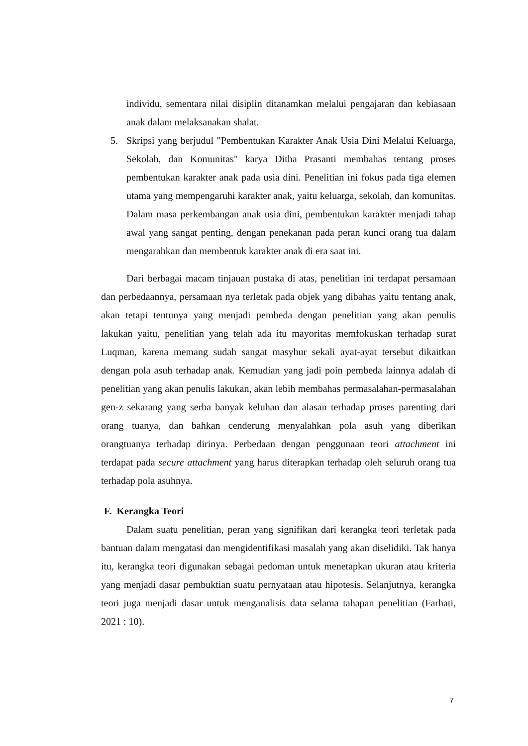individu, sementara nilai disiplin ditanamkan melalui pengajaran dan kebiasaan anak dalam melaksanakan shalat.
5. Skripsi yang berjudul "Pembentukan Karakter Anak Usia Dini Melalui Keluarga, Sekolah, dan Komunitas" karya Ditha Prasanti membahas tentang proses pembentukan karakter anak pada usia dini. Penelitian ini fokus pada tiga elemen utama yang mempengaruhi karakter anak, yaitu keluarga, sekolah, dan komunitas. Dalam masa perkembangan anak usia dini, pembentukan karakter menjadi tahap awal yang sangat penting, dengan penekanan pada peran kunci orang tua dalam mengarahkan dan membentuk karakter anak di era saat ini.
Dari berbagai macam tinjauan pustaka di atas, penelitian ini terdapat persamaan dan perbedaannya, persamaan nya terletak pada objek yang dibahas yaitu tentang anak, akan tetapi tentunya yang menjadi pembeda dengan penelitian yang akan penulis lakukan yaitu, penelitian yang telah ada itu mayoritas memfokuskan terhadap surat Luqman, karena memang sudah sangat masyhur sekali ayat-ayat tersebut dikaitkan dengan pola asuh terhadap anak. Kemudian yang jadi poin pembeda lainnya adalah di penelitian yang akan penulis lakukan, akan lebih membahas permasalahan-permasalahan gen-z sekarang yang serba banyak keluhan dan alasan terhadap proses parenting dari orang tuanya, dan bahkan cenderung menyalahkan pola asuh yang diberikan orangtuanya terhadap dirinya. Perbedaan dengan penggunaan teori attachment ini terdapat pada secure attachment yang harus diterapkan terhadap oleh seluruh orang tua terhadap pola asuhnya.
F. Kerangka Teori
Dalam suatu penelitian, peran yang signifikan dari kerangka teori terletak pada bantuan dalam mengatasi dan mengidentifikasi masalah yang akan diselidiki. Tak hanya itu, kerangka teori digunakan sebagai pedoman untuk menetapkan ukuran atau kriteria yang menjadi dasar pembuktian suatu pernyataan atau hipotesis. Selanjutnya, kerangka teori juga menjadi dasar untuk menganalisis data selama tahapan penelitian (Farhati, 2021 : 10).
7